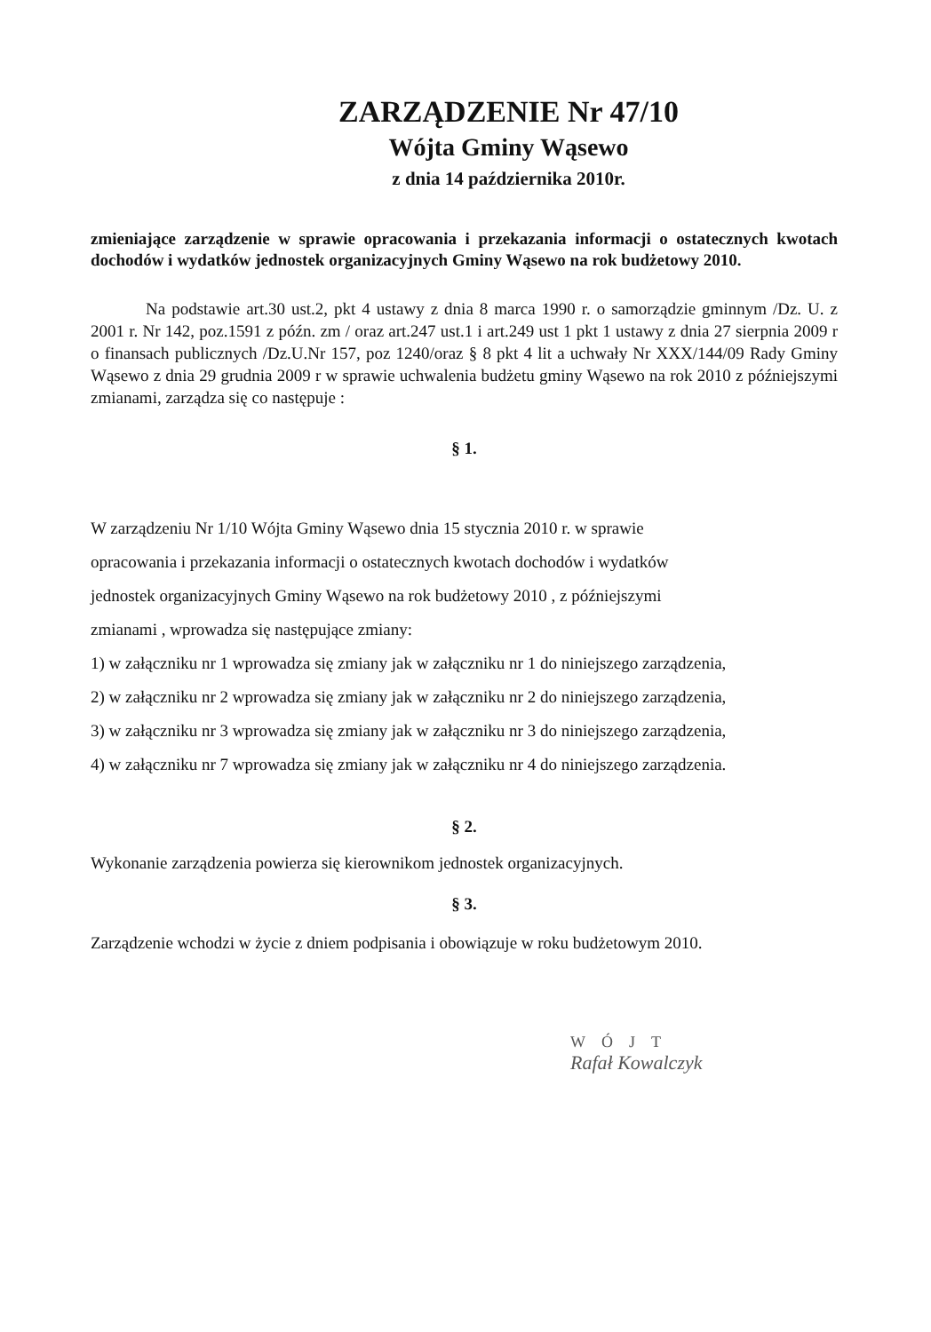ZARZĄDZENIE Nr 47/10
Wójta Gminy Wąsewo
z dnia 14 października 2010r.
zmieniające zarządzenie w sprawie opracowania i przekazania informacji o ostatecznych kwotach dochodów i wydatków jednostek organizacyjnych Gminy Wąsewo na rok budżetowy 2010.
Na podstawie art.30 ust.2, pkt 4 ustawy z dnia 8 marca 1990 r. o samorządzie gminnym /Dz. U. z 2001 r. Nr 142, poz.1591 z późn. zm / oraz art.247 ust.1 i art.249 ust 1 pkt 1 ustawy z dnia 27 sierpnia 2009 r o finansach publicznych /Dz.U.Nr 157, poz 1240/oraz § 8 pkt 4 lit a uchwały Nr XXX/144/09 Rady Gminy Wąsewo z dnia 29 grudnia 2009 r w sprawie uchwalenia budżetu gminy Wąsewo na rok 2010 z późniejszymi zmianami, zarządza się co następuje :
§ 1.
W zarządzeniu Nr 1/10 Wójta Gminy Wąsewo dnia 15 stycznia 2010 r. w sprawie
opracowania i przekazania informacji o ostatecznych kwotach dochodów i wydatków
jednostek organizacyjnych Gminy Wąsewo na rok budżetowy 2010 , z późniejszymi
zmianami , wprowadza się następujące zmiany:
1) w załączniku nr 1 wprowadza się zmiany jak w załączniku nr 1 do niniejszego zarządzenia,
2) w załączniku nr 2 wprowadza się zmiany jak w załączniku nr 2 do niniejszego zarządzenia,
3) w załączniku nr 3 wprowadza się zmiany jak w załączniku nr 3 do niniejszego zarządzenia,
4) w załączniku nr 7 wprowadza się zmiany jak w załączniku nr 4 do niniejszego zarządzenia.
§ 2.
Wykonanie zarządzenia powierza się kierownikom jednostek organizacyjnych.
§ 3.
Zarządzenie wchodzi w życie z dniem podpisania i obowiązuje w roku budżetowym 2010.
WÓJT
Rafał Kowalczyk